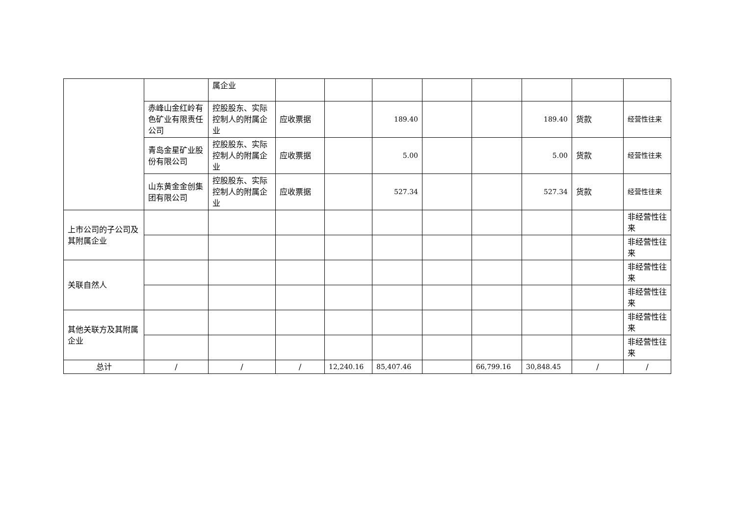| | | 属企业 | | | | | | | | |
| | 赤峰山金红岭有色矿业有限责任公司 | 控股股东、实际控制人的附属企业 | 应收票据 | | 189.40 | | | 189.40 | 货款 | 经营性往来 |
| | 青岛金星矿业股份有限公司 | 控股股东、实际控制人的附属企业 | 应收票据 | | 5.00 | | | 5.00 | 货款 | 经营性往来 |
| | 山东黄金金创集团有限公司 | 控股股东、实际控制人的附属企业 | 应收票据 | | 527.34 | | | 527.34 | 货款 | 经营性往来 |
| 上市公司的子公司及其附属企业 | | | | | | | | | | 非经营性往来 |
| | | | | | | | | | | 非经营性往来 |
| 关联自然人 | | | | | | | | | | 非经营性往来 |
| | | | | | | | | | | 非经营性往来 |
| 其他关联方及其附属企业 | | | | | | | | | | 非经营性往来 |
| | | | | | | | | | | 非经营性往来 |
| 总计 | / | / | / | 12,240.16 | 85,407.46 | | 66,799.16 | 30,848.45 | / | / |